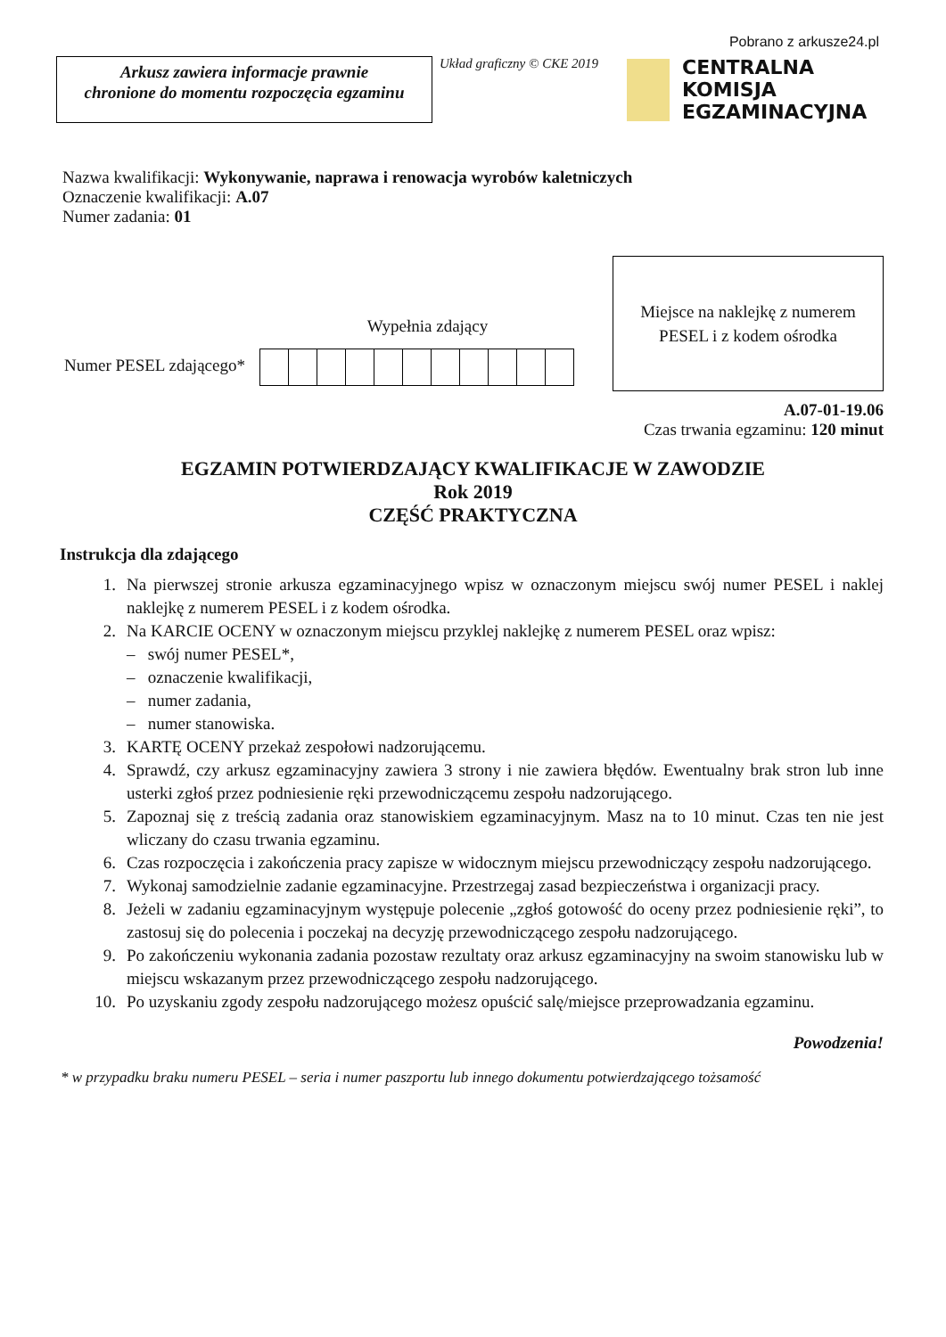Pobrano z arkusze24.pl
Arkusz zawiera informacje prawnie
chronione do momentu rozpoczęcia egzaminu
Układ graficzny © CKE 2019
CENTRALNA
KOMISJA
EGZAMINACYJNA
Nazwa kwalifikacji: Wykonywanie, naprawa i renowacja wyrobów kaletniczych
Oznaczenie kwalifikacji: A.07
Numer zadania: 01
Wypełnia zdający
Numer PESEL zdającego*
Miejsce na naklejkę z numerem
PESEL i z kodem ośrodka
A.07-01-19.06
Czas trwania egzaminu: 120 minut
EGZAMIN POTWIERDZAJĄCY KWALIFIKACJE W ZAWODZIE
Rok 2019
CZĘŚĆ PRAKTYCZNA
Instrukcja dla zdającego
1. Na pierwszej stronie arkusza egzaminacyjnego wpisz w oznaczonym miejscu swój numer PESEL i naklej naklejkę z numerem PESEL i z kodem ośrodka.
2. Na KARCIE OCENY w oznaczonym miejscu przyklej naklejkę z numerem PESEL oraz wpisz:
– swój numer PESEL*,
– oznaczenie kwalifikacji,
– numer zadania,
– numer stanowiska.
3. KARTĘ OCENY przekaż zespołowi nadzorującemu.
4. Sprawdź, czy arkusz egzaminacyjny zawiera 3 strony i nie zawiera błędów. Ewentualny brak stron lub inne usterki zgłoś przez podniesienie ręki przewodniczącemu zespołu nadzorującego.
5. Zapoznaj się z treścią zadania oraz stanowiskiem egzaminacyjnym. Masz na to 10 minut. Czas ten nie jest wliczany do czasu trwania egzaminu.
6. Czas rozpoczęcia i zakończenia pracy zapisze w widocznym miejscu przewodniczący zespołu nadzorującego.
7. Wykonaj samodzielnie zadanie egzaminacyjne. Przestrzegaj zasad bezpieczeństwa i organizacji pracy.
8. Jeżeli w zadaniu egzaminacyjnym występuje polecenie „zgłoś gotowość do oceny przez podniesienie ręki”, to zastosuj się do polecenia i poczekaj na decyzję przewodniczącego zespołu nadzorującego.
9. Po zakończeniu wykonania zadania pozostaw rezultaty oraz arkusz egzaminacyjny na swoim stanowisku lub w miejscu wskazanym przez przewodniczącego zespołu nadzorującego.
10. Po uzyskaniu zgody zespołu nadzorującego możesz opuścić salę/miejsce przeprowadzania egzaminu.
Powodzenia!
* w przypadku braku numeru PESEL – seria i numer paszportu lub innego dokumentu potwierdzającego tożsamość